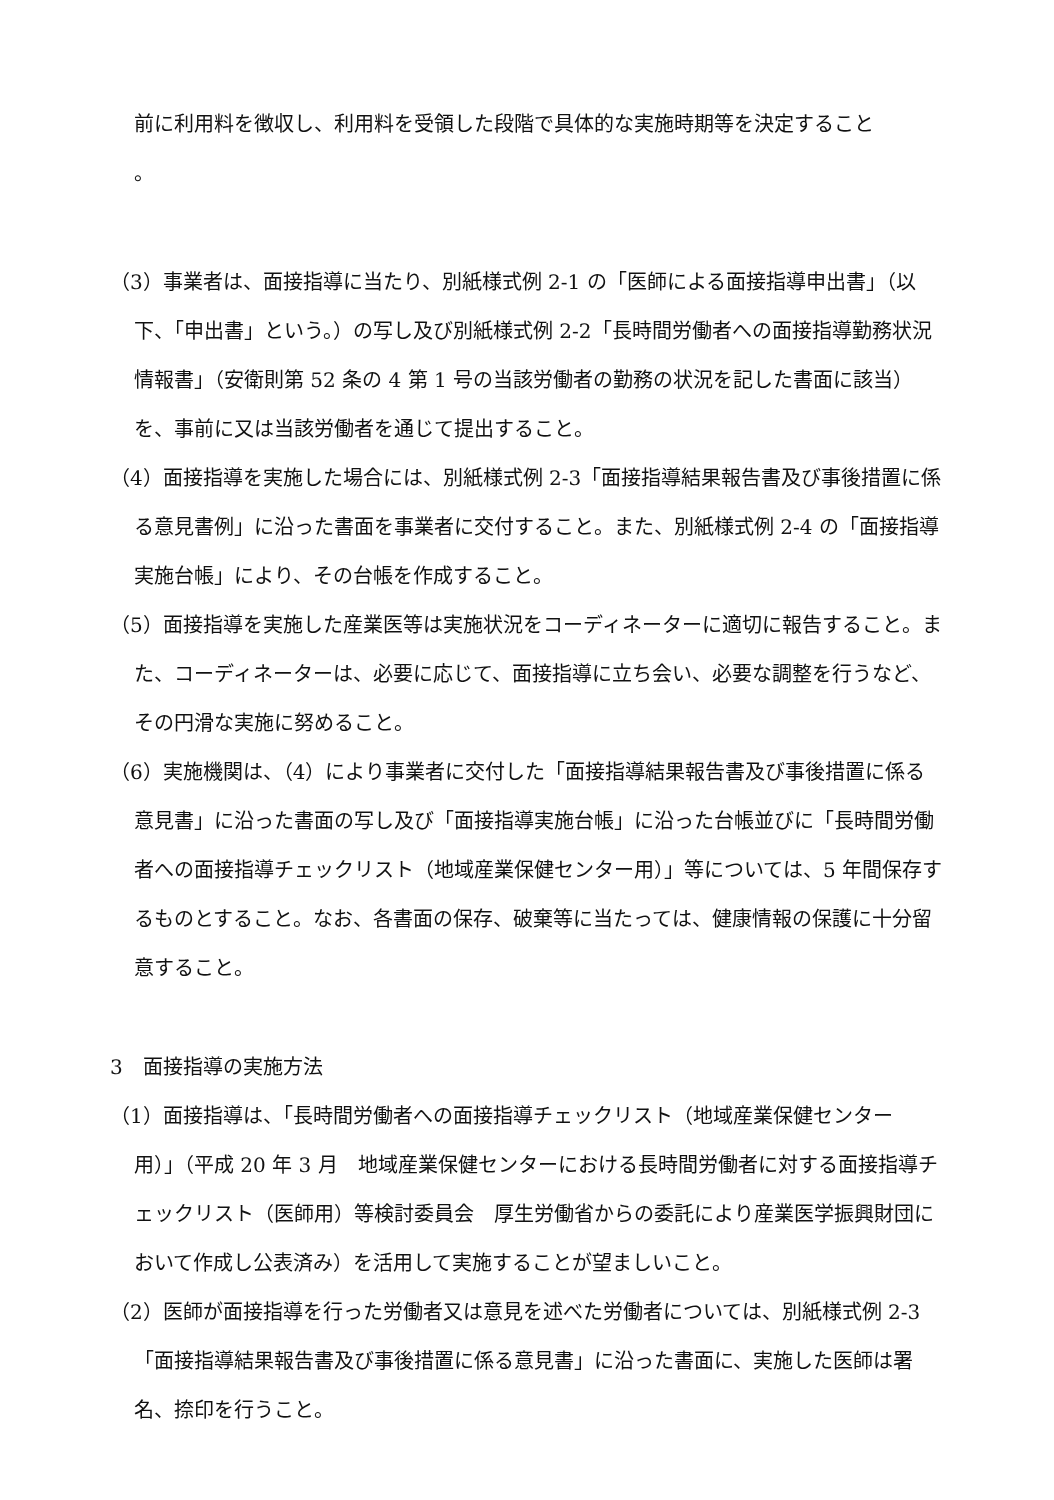前に利用料を徴収し、利用料を受領した段階で具体的な実施時期等を決定すること
。
（3）事業者は、面接指導に当たり、別紙様式例 2-1 の「医師による面接指導申出書」（以下、「申出書」という。）の写し及び別紙様式例 2-2「長時間労働者への面接指導勤務状況情報書」（安衛則第 52 条の 4 第 1 号の当該労働者の勤務の状況を記した書面に該当）を、事前に又は当該労働者を通じて提出すること。
（4）面接指導を実施した場合には、別紙様式例 2-3「面接指導結果報告書及び事後措置に係る意見書例」に沿った書面を事業者に交付すること。また、別紙様式例 2-4 の「面接指導実施台帳」により、その台帳を作成すること。
（5）面接指導を実施した産業医等は実施状況をコーディネーターに適切に報告すること。また、コーディネーターは、必要に応じて、面接指導に立ち会い、必要な調整を行うなど、その円滑な実施に努めること。
（6）実施機関は、（4）により事業者に交付した「面接指導結果報告書及び事後措置に係る意見書」に沿った書面の写し及び「面接指導実施台帳」に沿った台帳並びに「長時間労働者への面接指導チェックリスト（地域産業保健センター用）」等については、5 年間保存するものとすること。なお、各書面の保存、破棄等に当たっては、健康情報の保護に十分留意すること。
3　面接指導の実施方法
（1）面接指導は、「長時間労働者への面接指導チェックリスト（地域産業保健センター用）」（平成 20 年 3 月　地域産業保健センターにおける長時間労働者に対する面接指導チェックリスト（医師用）等検討委員会　厚生労働省からの委託により産業医学振興財団において作成し公表済み）を活用して実施することが望ましいこと。
（2）医師が面接指導を行った労働者又は意見を述べた労働者については、別紙様式例 2-3「面接指導結果報告書及び事後措置に係る意見書」に沿った書面に、実施した医師は署名、捺印を行うこと。